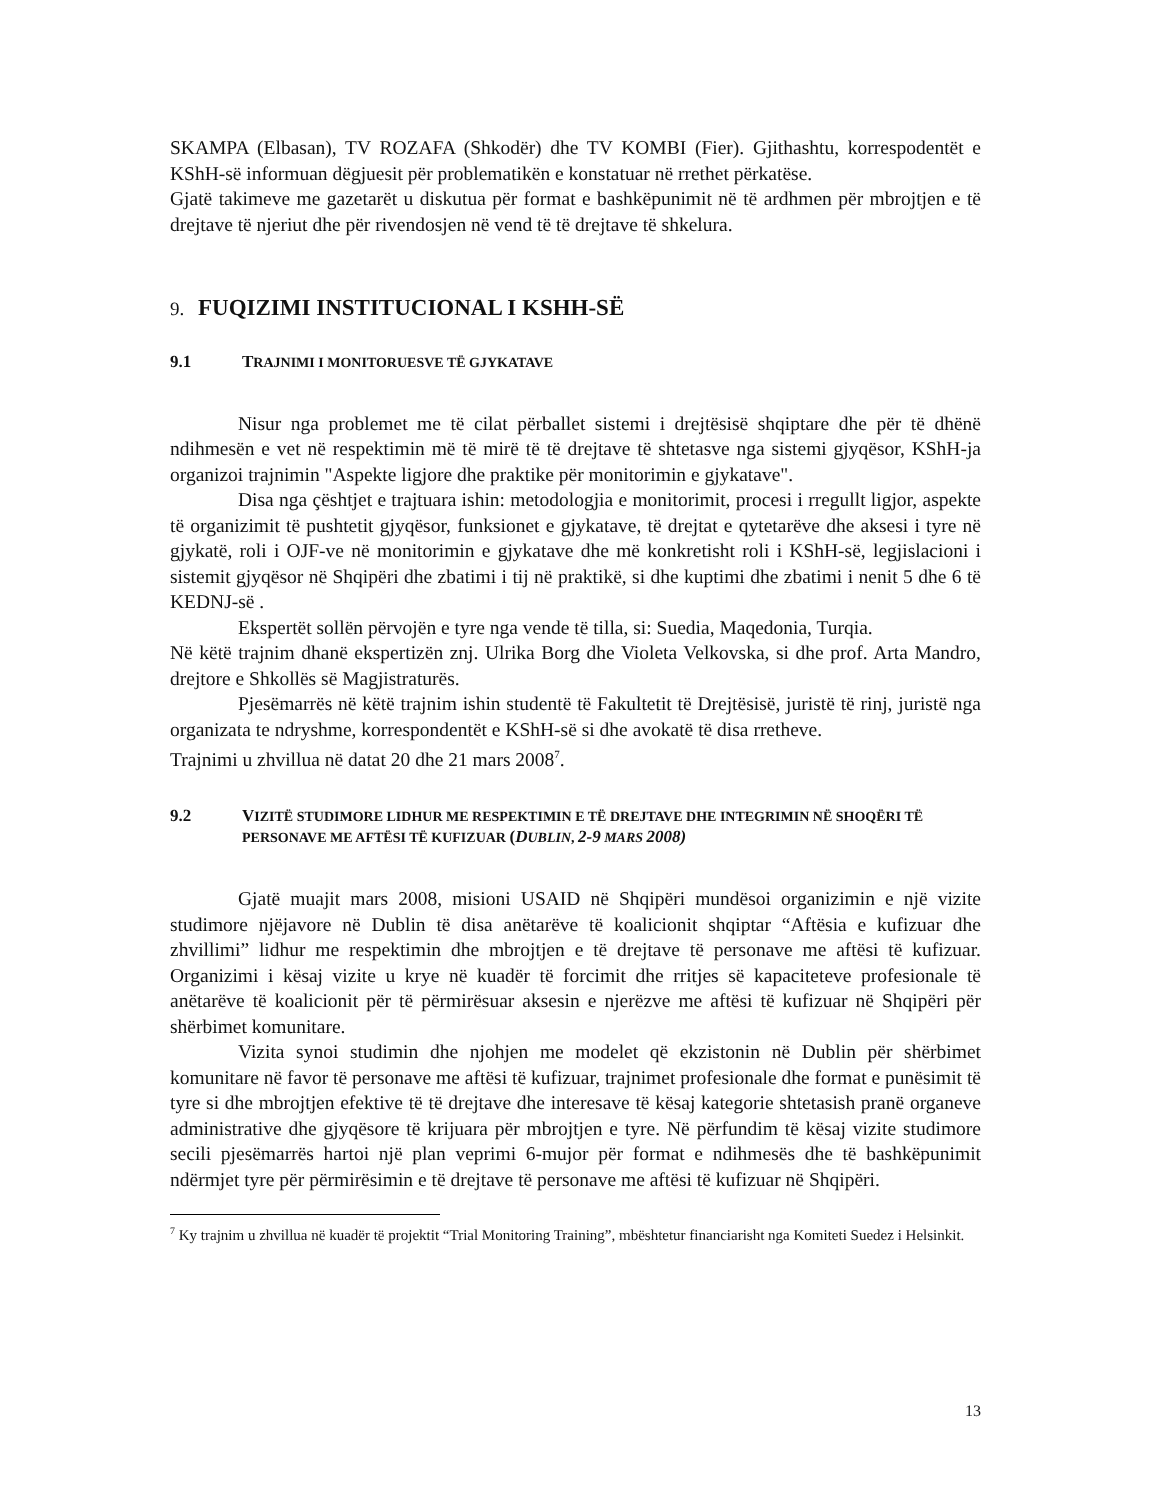SKAMPA (Elbasan), TV ROZAFA (Shkodër) dhe TV KOMBI (Fier). Gjithashtu, korrespodentët e KShH-së informuan dëgjuesit për problematikën e konstatuar në rrethet përkatëse.
Gjatë takimeve me gazetarët u diskutua për format e bashkëpunimit në të ardhmen për mbrojtjen e të drejtave të njeriut dhe për rivendosjen në vend të të drejtave të shkelura.
9. FUQIZIMI INSTITUCIONAL I KSHH-SË
9.1 TRAJNIMI I MONITORUESVE TË GJYKATAVE
Nisur nga problemet me të cilat përballet sistemi i drejtësisë shqiptare dhe për të dhënë ndihmesën e vet në respektimin më të mirë të të drejtave të shtetasve nga sistemi gjyqësor, KShH-ja organizoi trajnimin "Aspekte ligjore dhe praktike për monitorimin e gjykatave".
Disa nga çështjet e trajtuara ishin: metodologjia e monitorimit, procesi i rregullt ligjor, aspekte të organizimit të pushtetit gjyqësor, funksionet e gjykatave, të drejtat e qytetarëve dhe aksesi i tyre në gjykatë, roli i OJF-ve në monitorimin e gjykatave dhe më konkretisht roli i KShH-së, legjislacioni i sistemit gjyqësor në Shqipëri dhe zbatimi i tij në praktikë, si dhe kuptimi dhe zbatimi i nenit 5 dhe 6 të KEDNJ-së .
Ekspertët sollën përvojën e tyre nga vende të tilla, si: Suedia, Maqedonia, Turqia.
Në këtë trajnim dhanë ekspertizën znj. Ulrika Borg dhe Violeta Velkovska, si dhe prof. Arta Mandro, drejtore e Shkollës së Magjistraturës.
Pjesëmarrës në këtë trajnim ishin studentë të Fakultetit të Drejtësisë, juristë të rinj, juristë nga organizata te ndryshme, korrespondentët e KShH-së si dhe avokatë të disa rretheve.
Trajnimi u zhvillua në datat 20 dhe 21 mars 2008<sup>7</sup>.
9.2 VIZITË STUDIMORE LIDHUR ME RESPEKTIMIN E TË DREJTAVE DHE INTEGRIMIN NË SHOQËRI TË PERSONAVE ME AFTËSI TË KUFIZUAR (D UBLIN, 2-9 MARS 2008)
Gjatë muajit mars 2008, misioni USAID në Shqipëri mundësoi organizimin e një vizite studimore njëjavore në Dublin të disa anëtarëve të koalicionit shqiptar “Aftësia e kufizuar dhe zhvillimi” lidhur me respektimin dhe mbrojtjen e të drejtave të personave me aftësi të kufizuar. Organizimi i kësaj vizite u krye në kuadër të forcimit dhe rritjes së kapaciteteve profesionale të anëtarëve të koalicionit për të përmirësuar aksesin e njerëzve me aftësi të kufizuar në Shqipëri për shërbimet komunitare.
Vizita synoi studimin dhe njohjen me modelet që ekzistonin në Dublin për shërbimet komunitare në favor të personave me aftësi të kufizuar, trajnimet profesionale dhe format e punësimit të tyre si dhe mbrojtjen efektive të të drejtave dhe interesave të kësaj kategorie shtetasish pranë organeve administrative dhe gjyqësore të krijuara për mbrojtjen e tyre. Në përfundim të kësaj vizite studimore secili pjesëmarrës hartoi një plan veprimi 6-mujor për format e ndihmesës dhe të bashkëpunimit ndërmjet tyre për përmirësimin e të drejtave të personave me aftësi të kufizuar në Shqipëri.
<sup>7</sup> Ky trajnim u zhvillua në kuadër të projektit “Trial Monitoring Training”, mbështetur financiarisht nga Komiteti Suedez i Helsinkit.
13